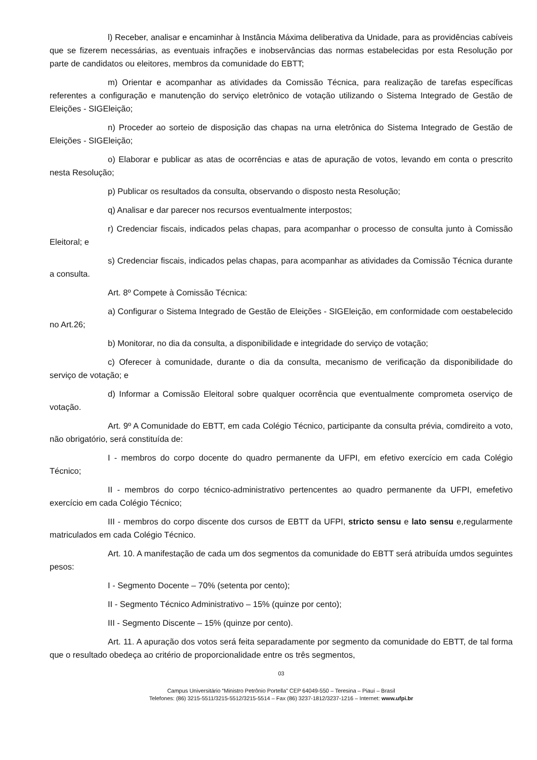l) Receber, analisar e encaminhar à Instância Máxima deliberativa da Unidade, para as providências cabíveis que se fizerem necessárias, as eventuais infrações e inobservâncias das normas estabelecidas por esta Resolução por parte de candidatos ou eleitores, membros da comunidade do EBTT;
m) Orientar e acompanhar as atividades da Comissão Técnica, para realização de tarefas específicas referentes a configuração e manutenção do serviço eletrônico de votação utilizando o Sistema Integrado de Gestão de Eleições - SIGEleição;
n) Proceder ao sorteio de disposição das chapas na urna eletrônica do Sistema Integrado de Gestão de Eleições - SIGEleição;
o) Elaborar e publicar as atas de ocorrências e atas de apuração de votos, levando em conta o prescrito nesta Resolução;
p) Publicar os resultados da consulta, observando o disposto nesta Resolução;
q) Analisar e dar parecer nos recursos eventualmente interpostos;
r) Credenciar fiscais, indicados pelas chapas, para acompanhar o processo de consulta junto à Comissão Eleitoral; e
s) Credenciar fiscais, indicados pelas chapas, para acompanhar as atividades da Comissão Técnica durante a consulta.
Art. 8º Compete à Comissão Técnica:
a) Configurar o Sistema Integrado de Gestão de Eleições - SIGEleição, em conformidade com oestabelecido no Art.26;
b) Monitorar, no dia da consulta, a disponibilidade e integridade do serviço de votação;
c) Oferecer à comunidade, durante o dia da consulta, mecanismo de verificação da disponibilidade do serviço de votação; e
d) Informar a Comissão Eleitoral sobre qualquer ocorrência que eventualmente comprometa oserviço de votação.
Art. 9º A Comunidade do EBTT, em cada Colégio Técnico, participante da consulta prévia, comdireito a voto, não obrigatório, será constituída de:
I - membros do corpo docente do quadro permanente da UFPI, em efetivo exercício em cada Colégio Técnico;
II - membros do corpo técnico-administrativo pertencentes ao quadro permanente da UFPI, emefetivo exercício em cada Colégio Técnico;
III - membros do corpo discente dos cursos de EBTT da UFPI, stricto sensu e lato sensu e,regularmente matriculados em cada Colégio Técnico.
Art. 10. A manifestação de cada um dos segmentos da comunidade do EBTT será atribuída umdos seguintes pesos:
I - Segmento Docente – 70% (setenta por cento);
II - Segmento Técnico Administrativo – 15% (quinze por cento);
III - Segmento Discente – 15% (quinze por cento).
Art. 11. A apuração dos votos será feita separadamente por segmento da comunidade do EBTT, de tal forma que o resultado obedeça ao critério de proporcionalidade entre os três segmentos,
03
Campus Universitário “Ministro Petrônio Portella” CEP 64049-550 – Teresina – Piauí – Brasil
Telefones: (86) 3215-5511/3215-5512/3215-5514 – Fax (86) 3237-1812/3237-1216 – Internet: www.ufpi.br